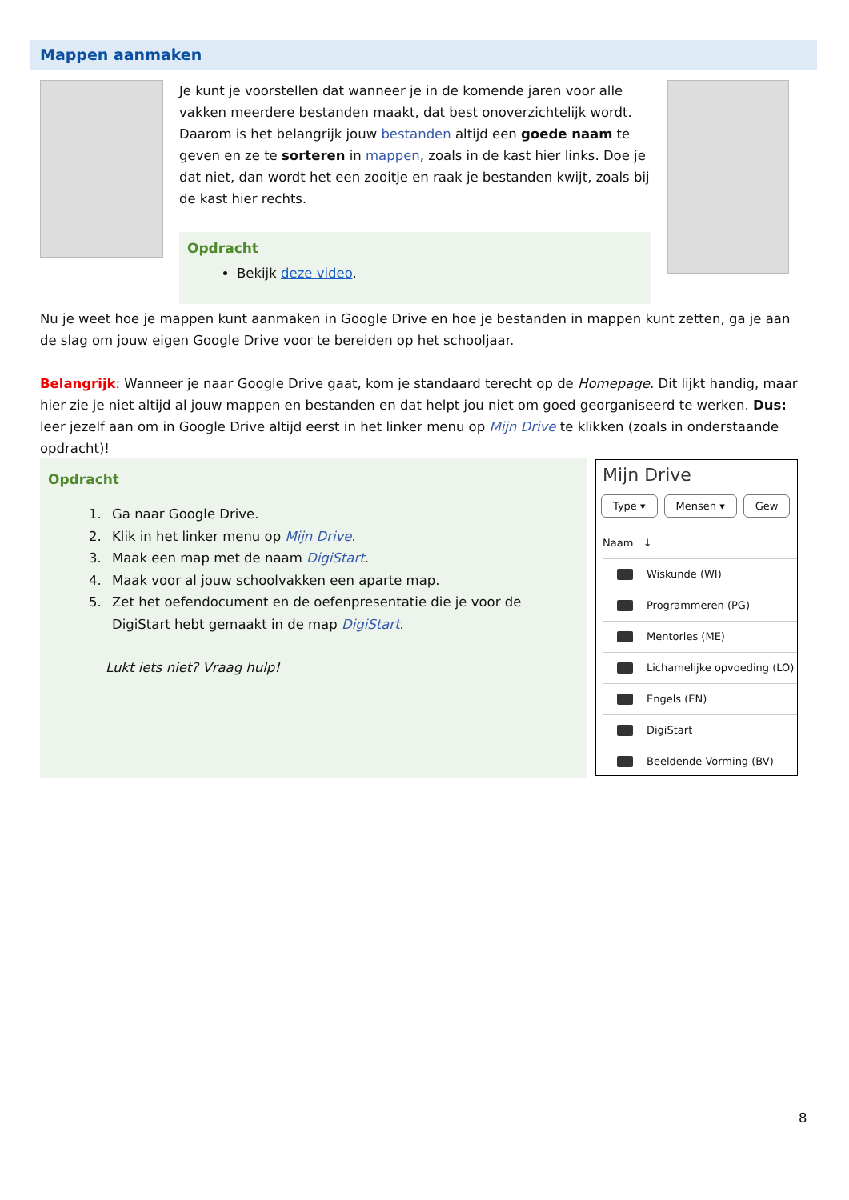Mappen aanmaken
Je kunt je voorstellen dat wanneer je in de komende jaren voor alle vakken meerdere bestanden maakt, dat best onoverzichtelijk wordt. Daarom is het belangrijk jouw bestanden altijd een goede naam te geven en ze te sorteren in mappen, zoals in de kast hier links. Doe je dat niet, dan wordt het een zooitje en raak je bestanden kwijt, zoals bij de kast hier rechts.
Opdracht
Bekijk deze video.
Nu je weet hoe je mappen kunt aanmaken in Google Drive en hoe je bestanden in mappen kunt zetten, ga je aan de slag om jouw eigen Google Drive voor te bereiden op het schooljaar.
Belangrijk: Wanneer je naar Google Drive gaat, kom je standaard terecht op de Homepage. Dit lijkt handig, maar hier zie je niet altijd al jouw mappen en bestanden en dat helpt jou niet om goed georganiseerd te werken. Dus: leer jezelf aan om in Google Drive altijd eerst in het linker menu op Mijn Drive te klikken (zoals in onderstaande opdracht)!
Opdracht
1. Ga naar Google Drive.
2. Klik in het linker menu op Mijn Drive.
3. Maak een map met de naam DigiStart.
4. Maak voor al jouw schoolvakken een aparte map.
5. Zet het oefendocument en de oefenpresentatie die je voor de DigiStart hebt gemaakt in de map DigiStart.
Lukt iets niet? Vraag hulp!
Mijn Drive
Type ▾ Mensen ▾ Gew
Naam ↓
Wiskunde (WI)
Programmeren (PG)
Mentorles (ME)
Lichamelijke opvoeding (LO)
Engels (EN)
DigiStart
Beeldende Vorming (BV)
8